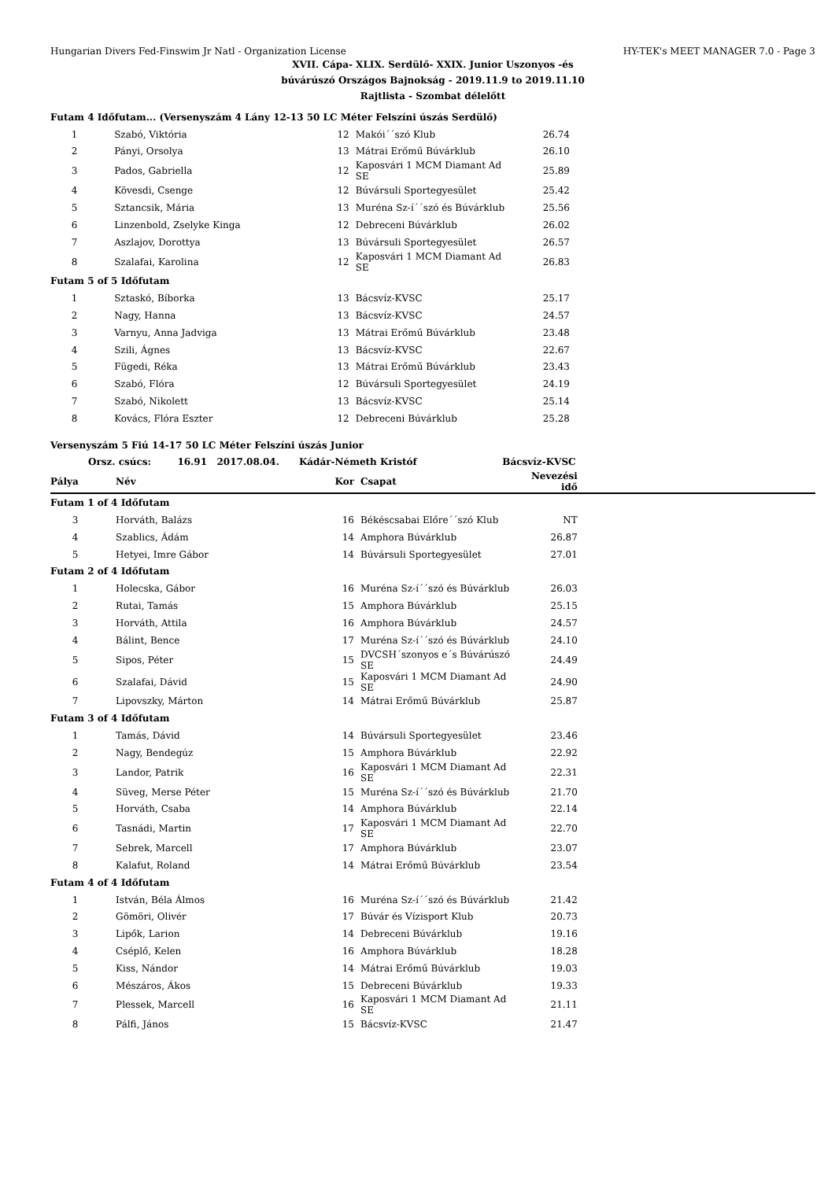Hungarian Divers Fed-Finswim Jr Natl - Organization License HY-TEK's MEET MANAGER 7.0 - Page 3
XVII. Cápa- XLIX. Serdülő- XXIX. Junior Uszonyos -és
búvárúszó Országos Bajnokság - 2019.11.9 to 2019.11.10
Rajtlista - Szombat délelőtt
| Futam 4 Időfutam... (Versenyszám 4 Lány 12-13 50 LC Méter Felszíni úszás Serdülő) | | | | |
| 1 | Szabó, Viktória | 12 | Makói´´szó Klub | 26.74 |
| 2 | Pányi, Orsolya | 13 | Mátrai Erőmű Búvárklub | 26.10 |
| 3 | Pados, Gabriella | 12 | Kaposvári 1 MCM Diamant Ad SE | 25.89 |
| 4 | Kövesdi, Csenge | 12 | Búvársuli Sportegyesület | 25.42 |
| 5 | Sztancsik, Mária | 13 | Muréna Sz-í´´szó és Búvárklub | 25.56 |
| 6 | Linzenbold, Zselyke Kinga | 12 | Debreceni Búvárklub | 26.02 |
| 7 | Aszlajov, Dorottya | 13 | Búvársuli Sportegyesület | 26.57 |
| 8 | Szalafai, Karolina | 12 | Kaposvári 1 MCM Diamant Ad SE | 26.83 |
| Futam 5 of 5 Időfutam | | | | |
| 1 | Sztaskó, Bíborka | 13 | Bácsvíz-KVSC | 25.17 |
| 2 | Nagy, Hanna | 13 | Bácsvíz-KVSC | 24.57 |
| 3 | Varnyu, Anna Jadviga | 13 | Mátrai Erőmű Búvárklub | 23.48 |
| 4 | Szili, Ágnes | 13 | Bácsvíz-KVSC | 22.67 |
| 5 | Fügedi, Réka | 13 | Mátrai Erőmű Búvárklub | 23.43 |
| 6 | Szabó, Flóra | 12 | Búvársuli Sportegyesület | 24.19 |
| 7 | Szabó, Nikolett | 13 | Bácsvíz-KVSC | 25.14 |
| 8 | Kovács, Flóra Eszter | 12 | Debreceni Búvárklub | 25.28 |
| Versenyszám 5 Fiú 14-17 50 LC Méter Felszíni úszás Junior | | | | | |
| Orsz. csúcs: 16.91 2017.08.04. Kádár-Németh Kristóf Bácsvíz-KVSC | | | | | |
| Pálya | Név | Kor | Csapat | Nevezési idő | |
| Futam 1 of 4 Időfutam | | | | | |
| 3 | Horváth, Balázs | 16 | Békéscsabai Előre´´szó Klub | NT | |
| 4 | Szablics, Ádám | 14 | Amphora Búvárklub | 26.87 | |
| 5 | Hetyei, Imre Gábor | 14 | Búvársuli Sportegyesület | 27.01 | |
| Futam 2 of 4 Időfutam | | | | | |
| 1 | Holecska, Gábor | 16 | Muréna Sz-í´´szó és Búvárklub | 26.03 | |
| 2 | Rutai, Tamás | 15 | Amphora Búvárklub | 25.15 | |
| 3 | Horváth, Attila | 16 | Amphora Búvárklub | 24.57 | |
| 4 | Bálint, Bence | 17 | Muréna Sz-í´´szó és Búvárklub | 24.10 | |
| 5 | Sipos, Péter | 15 | DVCSH´szonyos e´s Búvárúszó SE | 24.49 | |
| 6 | Szalafai, Dávid | 15 | Kaposvári 1 MCM Diamant Ad SE | 24.90 | |
| 7 | Lipovszky, Márton | 14 | Mátrai Erőmű Búvárklub | 25.87 | |
| Futam 3 of 4 Időfutam | | | | | |
| 1 | Tamás, Dávid | 14 | Búvársuli Sportegyesület | 23.46 | |
| 2 | Nagy, Bendegúz | 15 | Amphora Búvárklub | 22.92 | |
| 3 | Landor, Patrik | 16 | Kaposvári 1 MCM Diamant Ad SE | 22.31 | |
| 4 | Süveg, Merse Péter | 15 | Muréna Sz-í´´szó és Búvárklub | 21.70 | |
| 5 | Horváth, Csaba | 14 | Amphora Búvárklub | 22.14 | |
| 6 | Tasnádi, Martin | 17 | Kaposvári 1 MCM Diamant Ad SE | 22.70 | |
| 7 | Sebrek, Marcell | 17 | Amphora Búvárklub | 23.07 | |
| 8 | Kalafut, Roland | 14 | Mátrai Erőmű Búvárklub | 23.54 | |
| Futam 4 of 4 Időfutam | | | | | |
| 1 | István, Béla Álmos | 16 | Muréna Sz-í´´szó és Búvárklub | 21.42 | |
| 2 | Gömöri, Olivér | 17 | Búvár és Vízisport Klub | 20.73 | |
| 3 | Lipők, Larion | 14 | Debreceni Búvárklub | 19.16 | |
| 4 | Cséplő, Kelen | 16 | Amphora Búvárklub | 18.28 | |
| 5 | Kiss, Nándor | 14 | Mátrai Erőmű Búvárklub | 19.03 | |
| 6 | Mészáros, Ákos | 15 | Debreceni Búvárklub | 19.33 | |
| 7 | Plessek, Marcell | 16 | Kaposvári 1 MCM Diamant Ad SE | 21.11 | |
| 8 | Pálfi, János | 15 | Bácsvíz-KVSC | 21.47 | |